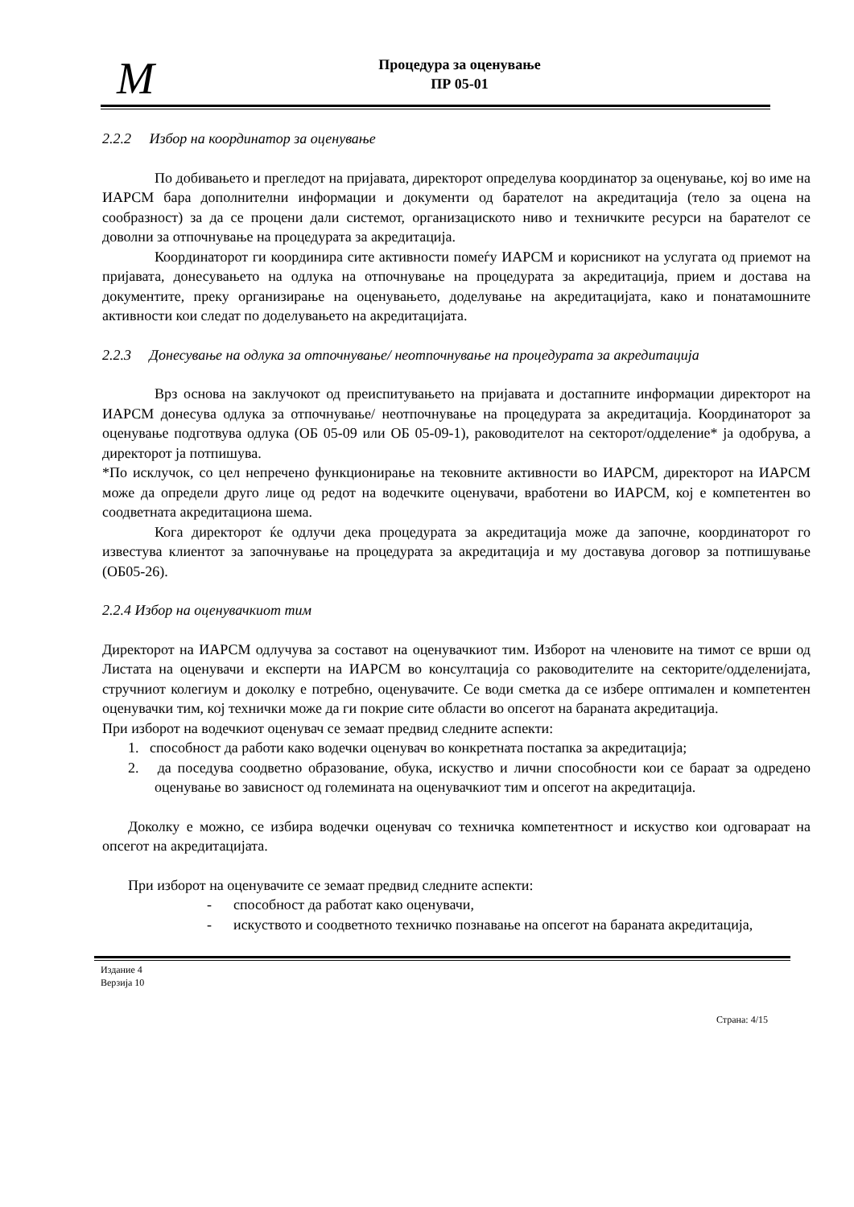M
Процедура за оценување
ПР 05-01
2.2.2 Избор на координатор за оценување
По добивањето и прегледот на пријавата, директорот определува координатор за оценување, кој во име на ИАРСМ бара дополнителни информации и документи од барателот на акредитација (тело за оцена на сообразност) за да се процени дали системот, организациското ниво и техничките ресурси на барателот се доволни за отпочнување на процедурата за акредитација.
Координаторот ги координира сите активности помеѓу ИАРСМ и корисникот на услугата од приемот на пријавата, донесувањето на одлука на отпочнување на процедурата за акредитација, прием и достава на документите, преку организирање на оценувањето, доделување на акредитацијата, како и понатамошните активности кои следат по доделувањето на акредитацијата.
2.2.3 Донесување на одлука за отпочнување/ неотпочнување на процедурата за акредитација
Врз основа на заклучокот од преиспитувањето на пријавата и достапните информации директорот на ИАРСМ донесува одлука за отпочнување/ неотпочнување на процедурата за акредитација. Координаторот за оценување подготвува одлука (ОБ 05-09 или ОБ 05-09-1), раководителот на секторот/одделение* ја одобрува, а директорот ја потпишува.
*По исклучок, со цел непречено функционирање на тековните активности во ИАРСМ, директорот на ИАРСМ може да определи друго лице од редот на водечките оценувачи, вработени во ИАРСМ, кој е компетентен во соодветната акредитациона шема.
Кога директорот ќе одлучи дека процедурата за акредитација може да започне, координаторот го известува клиентот за започнување на процедурата за акредитација и му доставува договор за потпишување (ОБ05-26).
2.2.4 Избор на оценувачкиот тим
Директорот на ИАРСМ одлучува за составот на оценувачкиот тим. Изборот на членовите на тимот се врши од Листата на оценувачи и експерти на ИАРСМ во консултација со раководителите на секторите/одделенијата, стручниот колегиум и доколку е потребно, оценувачите. Се води сметка да се избере оптимален и компетентен оценувачки тим, кој технички може да ги покрие сите области во опсегот на бараната акредитација.
При изборот на водечкиот оценувач се земаат предвид следните аспекти:
1. способност да работи како водечки оценувач во конкретната постапка за акредитација;
2. да поседува соодветно образование, обука, искуство и лични способности кои се бараат за одредено оценување во зависност од големината на оценувачкиот тим и опсегот на акредитација.
Доколку е можно, се избира водечки оценувач со техничка компетентност и искуство кои одговараат на опсегот на акредитацијата.
При изборот на оценувачите се земаат предвид следните аспекти:
- способност да работат како оценувачи,
- искуството и соодветното техничко познавање на опсегот на бараната акредитација,
Издание 4
Верзија 10
Страна: 4/15